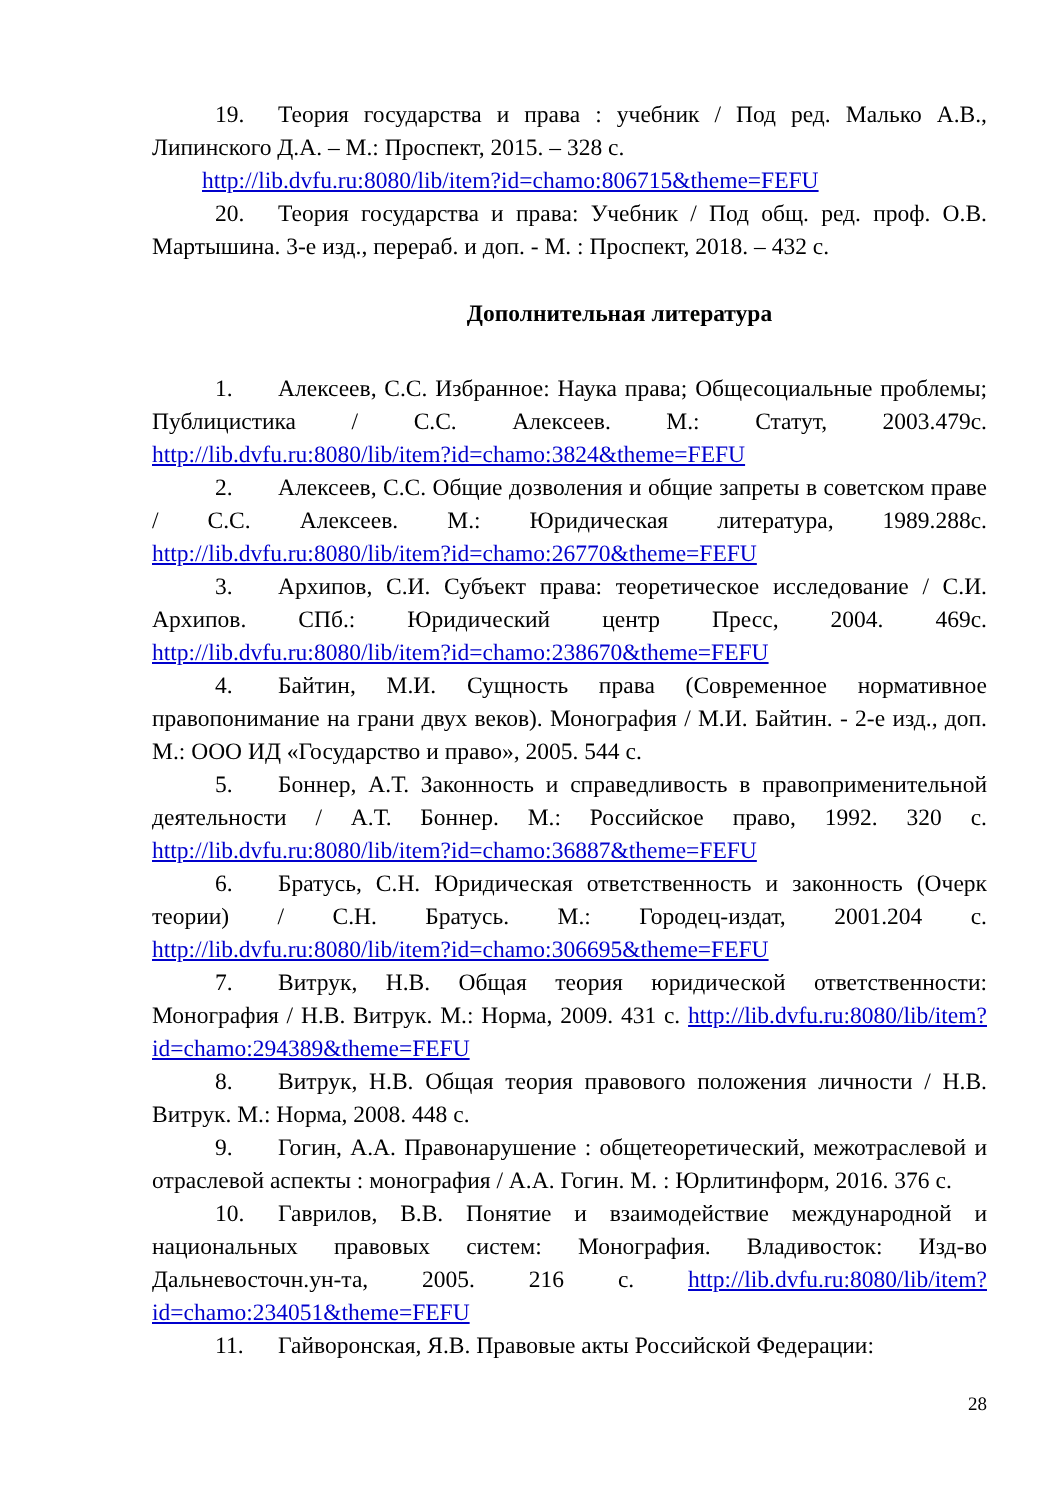19. Теория государства и права : учебник / Под ред. Малько А.В., Липинского Д.А. – М.: Проспект, 2015. – 328 с.
http://lib.dvfu.ru:8080/lib/item?id=chamo:806715&theme=FEFU
20. Теория государства и права: Учебник / Под общ. ред. проф. О.В. Мартышина. 3-е изд., перераб. и доп. - М. : Проспект, 2018. – 432 с.
Дополнительная литература
1. Алексеев, С.С. Избранное: Наука права; Общесоциальные проблемы; Публицистика / С.С. Алексеев. М.: Статут, 2003.479с. http://lib.dvfu.ru:8080/lib/item?id=chamo:3824&theme=FEFU
2. Алексеев, С.С. Общие дозволения и общие запреты в советском праве / С.С. Алексеев. М.: Юридическая литература, 1989.288с. http://lib.dvfu.ru:8080/lib/item?id=chamo:26770&theme=FEFU
3. Архипов, С.И. Субъект права: теоретическое исследование / С.И. Архипов. СПб.: Юридический центр Пресс, 2004. 469с. http://lib.dvfu.ru:8080/lib/item?id=chamo:238670&theme=FEFU
4. Байтин, М.И. Сущность права (Современное нормативное правопонимание на грани двух веков). Монография / М.И. Байтин. - 2-е изд., доп. М.: ООО ИД «Государство и право», 2005. 544 с.
5. Боннер, А.Т. Законность и справедливость в правоприменительной деятельности / А.Т. Боннер. М.: Российское право, 1992. 320 с. http://lib.dvfu.ru:8080/lib/item?id=chamo:36887&theme=FEFU
6. Братусь, С.Н. Юридическая ответственность и законность (Очерк теории) / С.Н. Братусь. М.: Городец-издат, 2001.204 с. http://lib.dvfu.ru:8080/lib/item?id=chamo:306695&theme=FEFU
7. Витрук, Н.В. Общая теория юридической ответственности: Монография / Н.В. Витрук. М.: Норма, 2009. 431 с. http://lib.dvfu.ru:8080/lib/item?id=chamo:294389&theme=FEFU
8. Витрук, Н.В. Общая теория правового положения личности / Н.В. Витрук. М.: Норма, 2008. 448 с.
9. Гогин, А.А. Правонарушение : общетеоретический, межотраслевой и отраслевой аспекты : монография / А.А. Гогин. М. : Юрлитинформ, 2016. 376 с.
10. Гаврилов, В.В. Понятие и взаимодействие международной и национальных правовых систем: Монография. Владивосток: Изд-во Дальневосточн.ун-та, 2005. 216 с. http://lib.dvfu.ru:8080/lib/item?id=chamo:234051&theme=FEFU
11. Гайворонская, Я.В. Правовые акты Российской Федерации:
28